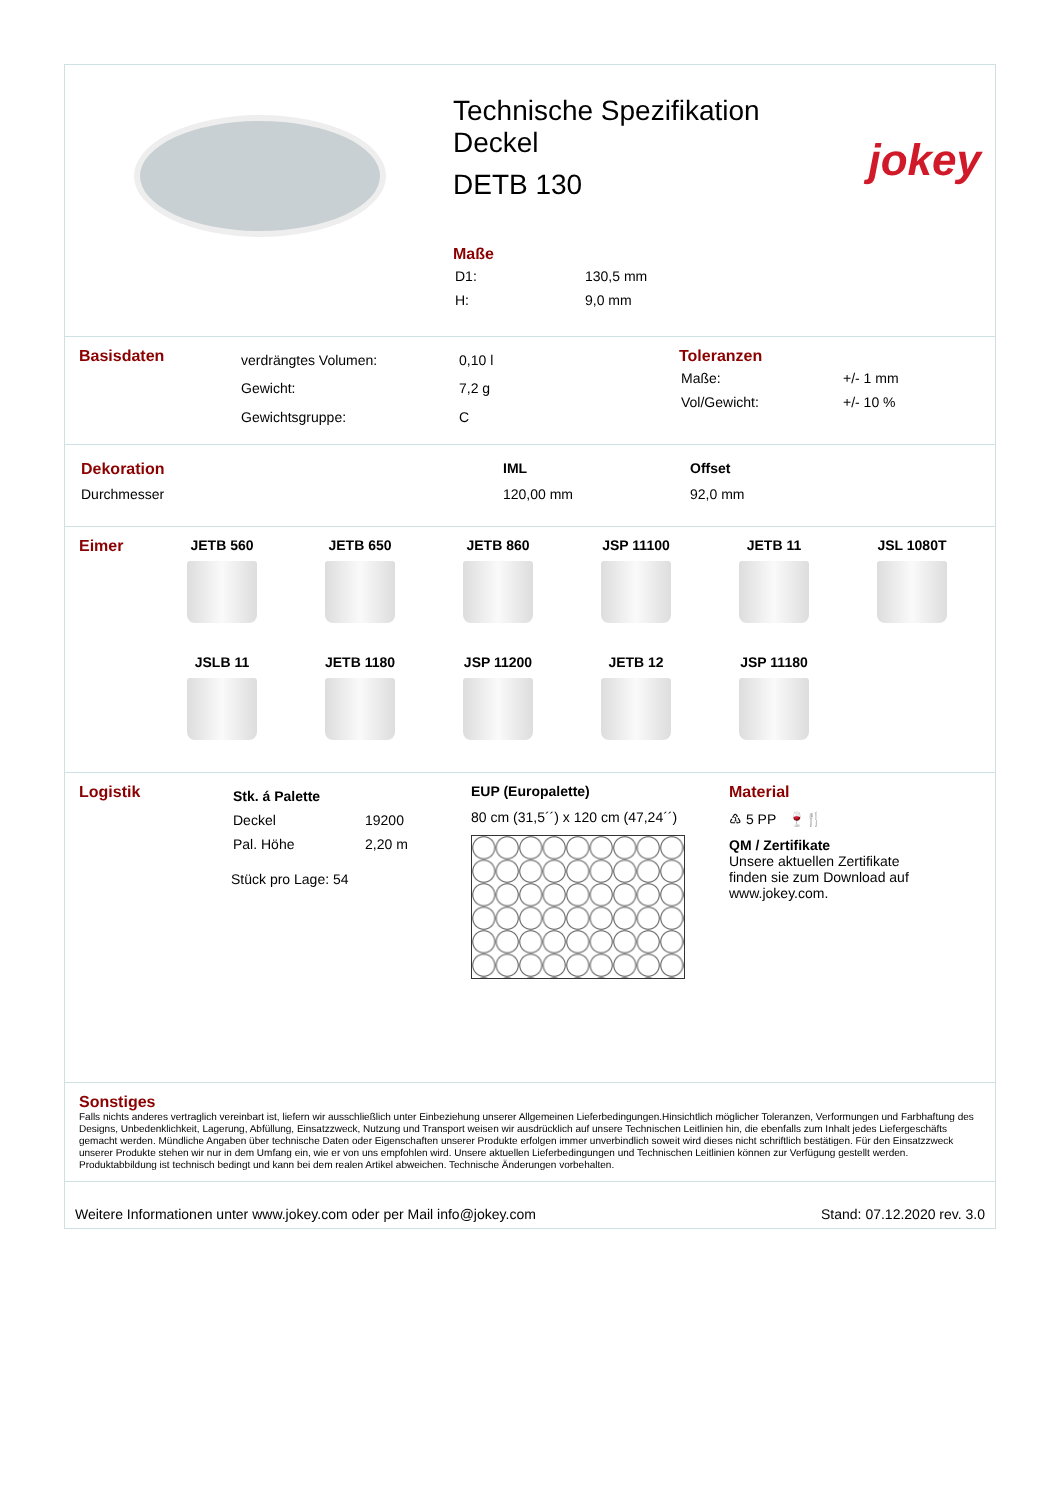Technische Spezifikation
Deckel
DETB 130
Maße
| D1: | 130,5 mm |
| H: | 9,0 mm |
jokey
Basisdaten
| verdrängtes Volumen: | 0,10 l |
| Gewicht: | 7,2 g |
| Gewichtsgruppe: | C |
Toleranzen
| Maße: | +/- 1 mm |
| Vol/Gewicht: | +/- 10 % |
| Dekoration | IML | Offset |
| Durchmesser | 120,00 mm | 92,0 mm |
Eimer JETB 560
JETB 650
JETB 860
JSP 11100
JETB 11
JSL 1080T
JSLB 11
JETB 1180
JSP 11200
JETB 12
JSP 11180
Logistik
| Stk. á Palette | |
| Deckel | 19200 |
| Pal. Höhe | 2,20 m |
Stück pro Lage: 54
EUP (Europalette)
80 cm (31,5´´) x 120 cm (47,24´´)
Material
♳ 5 PP 🍷🍴
QM / Zertifikate
Unsere aktuellen Zertifikate
finden sie zum Download auf
www.jokey.com.
Sonstiges
Falls nichts anderes vertraglich vereinbart ist, liefern wir ausschließlich unter Einbeziehung unserer Allgemeinen Lieferbedingungen.Hinsichtlich möglicher Toleranzen, Verformungen und Farbhaftung des Designs, Unbedenklichkeit, Lagerung, Abfüllung, Einsatzzweck, Nutzung und Transport weisen wir ausdrücklich auf unsere Technischen Leitlinien hin, die ebenfalls zum Inhalt jedes Liefergeschäfts gemacht werden. Mündliche Angaben über technische Daten oder Eigenschaften unserer Produkte erfolgen immer unverbindlich soweit wird dieses nicht schriftlich bestätigen. Für den Einsatzzweck unserer Produkte stehen wir nur in dem Umfang ein, wie er von uns empfohlen wird. Unsere aktuellen Lieferbedingungen und Technischen Leitlinien können zur Verfügung gestellt werden. Produktabbildung ist technisch bedingt und kann bei dem realen Artikel abweichen. Technische Änderungen vorbehalten.
Weitere Informationen unter www.jokey.com oder per Mail info@jokey.com Stand: 07.12.2020 rev. 3.0